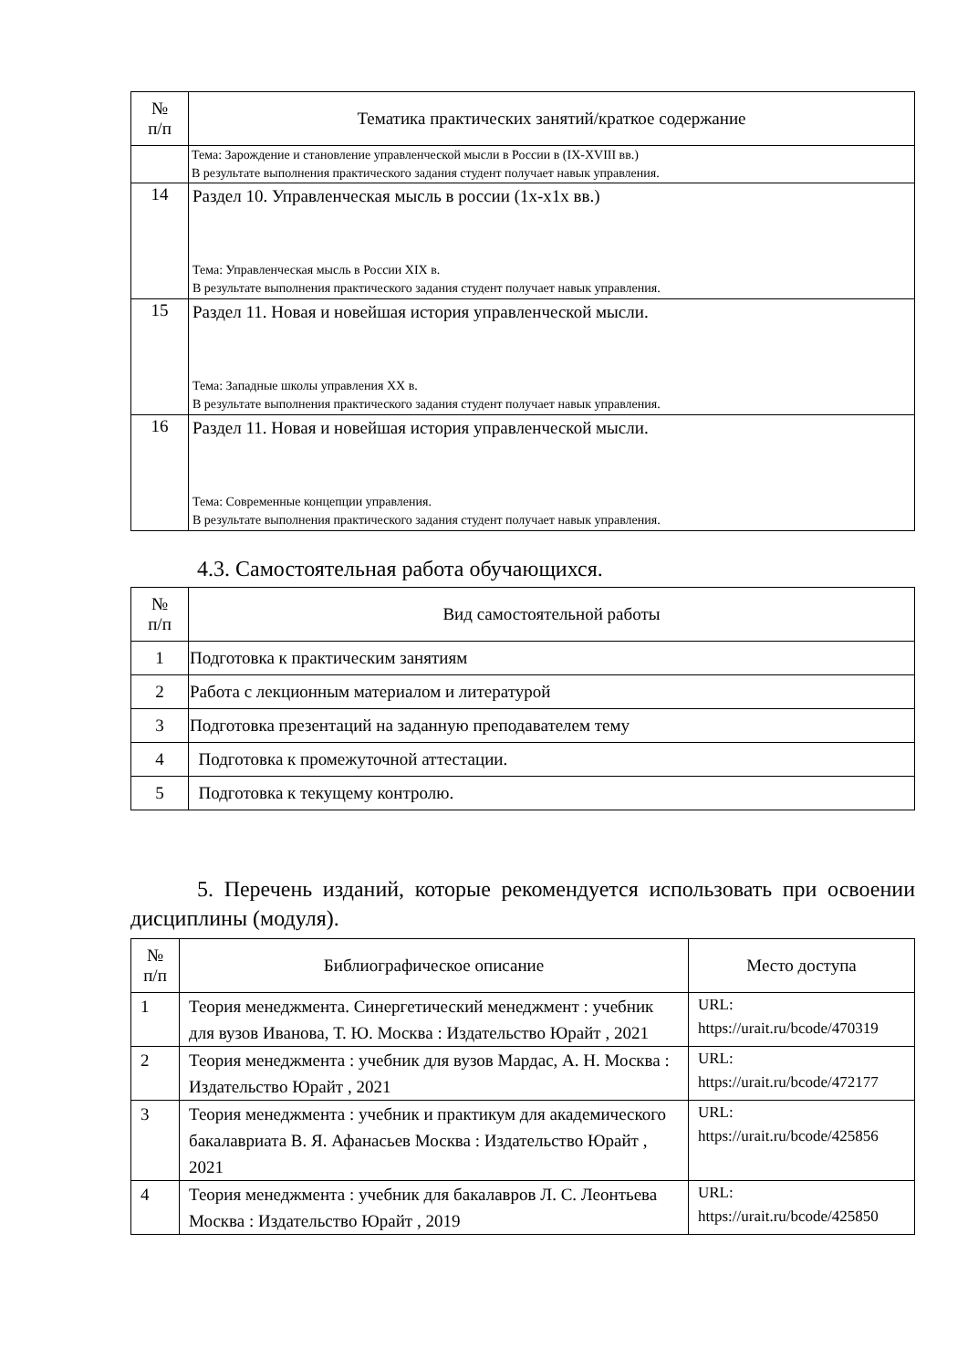| № п/п | Тематика практических занятий/краткое содержание |
| --- | --- |
| | Тема: Зарождение и становление управленческой мысли в России в (IX-XVIII вв.) В результате выполнения практического задания студент получает навык управления. |
| 14 | Раздел 10. Управленческая мысль в россии (1х-х1х вв.) Тема: Управленческая мысль в России XIX в. В результате выполнения практического задания студент получает навык управления. |
| 15 | Раздел 11. Новая и новейшая история управленческой мысли. Тема: Западные школы управления XX в. В результате выполнения практического задания студент получает навык управления. |
| 16 | Раздел 11. Новая и новейшая история управленческой мысли. Тема: Современные концепции управления. В результате выполнения практического задания студент получает навык управления. |
4.3. Самостоятельная работа обучающихся.
| № п/п | Вид самостоятельной работы |
| --- | --- |
| 1 | Подготовка к практическим занятиям |
| 2 | Работа с лекционным материалом и литературой |
| 3 | Подготовка презентаций на заданную преподавателем тему |
| 4 | Подготовка к промежуточной аттестации. |
| 5 | Подготовка к текущему контролю. |
5. Перечень изданий, которые рекомендуется использовать при освоении дисциплины (модуля).
| № п/п | Библиографическое описание | Место доступа |
| --- | --- | --- |
| 1 | Теория менеджмента. Синергетический менеджмент : учебник для вузов Иванова, Т. Ю. Москва : Издательство Юрайт , 2021 | URL: https://urait.ru/bcode/470319 |
| 2 | Теория менеджмента : учебник для вузов Мардас, А. Н. Москва : Издательство Юрайт , 2021 | URL: https://urait.ru/bcode/472177 |
| 3 | Теория менеджмента : учебник и практикум для академического бакалавриата В. Я. Афанасьев Москва : Издательство Юрайт , 2021 | URL: https://urait.ru/bcode/425856 |
| 4 | Теория менеджмента : учебник для бакалавров Л. С. Леонтьева Москва : Издательство Юрайт , 2019 | URL: https://urait.ru/bcode/425850 |